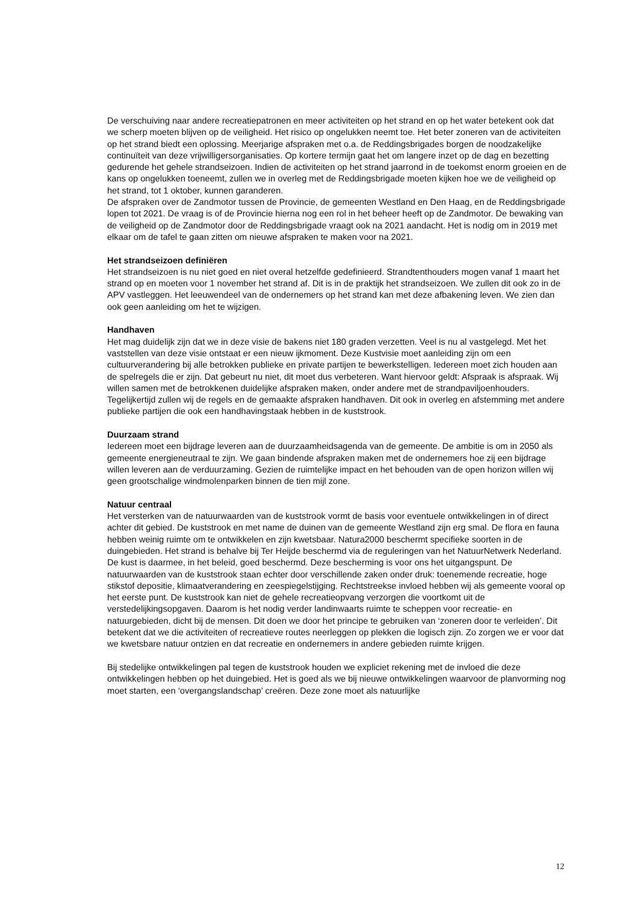De verschuiving naar andere recreatiepatronen en meer activiteiten op het strand en op het water betekent ook dat we scherp moeten blijven op de veiligheid. Het risico op ongelukken neemt toe. Het beter zoneren van de activiteiten op het strand biedt een oplossing. Meerjarige afspraken met o.a. de Reddingsbrigades borgen de noodzakelijke continuïteit van deze vrijwilligersorganisaties. Op kortere termijn gaat het om langere inzet op de dag en bezetting gedurende het gehele strandseizoen. Indien de activiteiten op het strand jaarrond in de toekomst enorm groeien en de kans op ongelukken toeneemt, zullen we in overleg met de Reddingsbrigade moeten kijken hoe we de veiligheid op het strand, tot 1 oktober, kunnen garanderen.
De afspraken over de Zandmotor tussen de Provincie, de gemeenten Westland en Den Haag, en de Reddingsbrigade lopen tot 2021. De vraag is of de Provincie hierna nog een rol in het beheer heeft op de Zandmotor. De bewaking van de veiligheid op de Zandmotor door de Reddingsbrigade vraagt ook na 2021 aandacht. Het is nodig om in 2019 met elkaar om de tafel te gaan zitten om nieuwe afspraken te maken voor na 2021.
Het strandseizoen definiëren
Het strandseizoen is nu niet goed en niet overal hetzelfde gedefinieerd. Strandtenthouders mogen vanaf 1 maart het strand op en moeten voor 1 november het strand af. Dit is in de praktijk het strandseizoen. We zullen dit ook zo in de APV vastleggen. Het leeuwendeel van de ondernemers op het strand kan met deze afbakening leven. We zien dan ook geen aanleiding om het te wijzigen.
Handhaven
Het mag duidelijk zijn dat we in deze visie de bakens niet 180 graden verzetten. Veel is nu al vastgelegd. Met het vaststellen van deze visie ontstaat er een nieuw ijkmoment. Deze Kustvisie moet aanleiding zijn om een cultuurverandering bij alle betrokken publieke en private partijen te bewerkstelligen. Iedereen moet zich houden aan de spelregels die er zijn. Dat gebeurt nu niet, dit moet dus verbeteren. Want hiervoor geldt: Afspraak is afspraak. Wij willen samen met de betrokkenen duidelijke afspraken maken, onder andere met de strandpaviljoenhouders. Tegelijkertijd zullen wij de regels en de gemaakte afspraken handhaven. Dit ook in overleg en afstemming met andere publieke partijen die ook een handhavingstaak hebben in de kuststrook.
Duurzaam strand
Iedereen moet een bijdrage leveren aan de duurzaamheidsagenda van de gemeente. De ambitie is om in 2050 als gemeente energieneutraal te zijn. We gaan bindende afspraken maken met de ondernemers hoe zij een bijdrage willen leveren aan de verduurzaming. Gezien de ruimtelijke impact en het behouden van de open horizon willen wij geen grootschalige windmolenparken binnen de tien mijl zone.
Natuur centraal
Het versterken van de natuurwaarden van de kuststrook vormt de basis voor eventuele ontwikkelingen in of direct achter dit gebied. De kuststrook en met name de duinen van de gemeente Westland zijn erg smal. De flora en fauna hebben weinig ruimte om te ontwikkelen en zijn kwetsbaar. Natura2000 beschermt specifieke soorten in de duingebieden. Het strand is behalve bij Ter Heijde beschermd via de reguleringen van het NatuurNetwerk Nederland. De kust is daarmee, in het beleid, goed beschermd. Deze bescherming is voor ons het uitgangspunt. De natuurwaarden van de kuststrook staan echter door verschillende zaken onder druk: toenemende recreatie, hoge stikstof depositie, klimaatverandering en zeespiegelstijging. Rechtstreekse invloed hebben wij als gemeente vooral op het eerste punt. De kuststrook kan niet de gehele recreatieopvang verzorgen die voortkomt uit de verstedelijkingsopgaven. Daarom is het nodig verder landinwaarts ruimte te scheppen voor recreatie- en natuurgebieden, dicht bij de mensen. Dit doen we door het principe te gebruiken van ‘zoneren door te verleiden’. Dit betekent dat we die activiteiten of recreatieve routes neerleggen op plekken die logisch zijn. Zo zorgen we er voor dat we kwetsbare natuur ontzien en dat recreatie en ondernemers in andere gebieden ruimte krijgen.
Bij stedelijke ontwikkelingen pal tegen de kuststrook houden we expliciet rekening met de invloed die deze ontwikkelingen hebben op het duingebied. Het is goed als we bij nieuwe ontwikkelingen waarvoor de planvorming nog moet starten, een ‘overgangslandschap’ creëren. Deze zone moet als natuurlijke
12